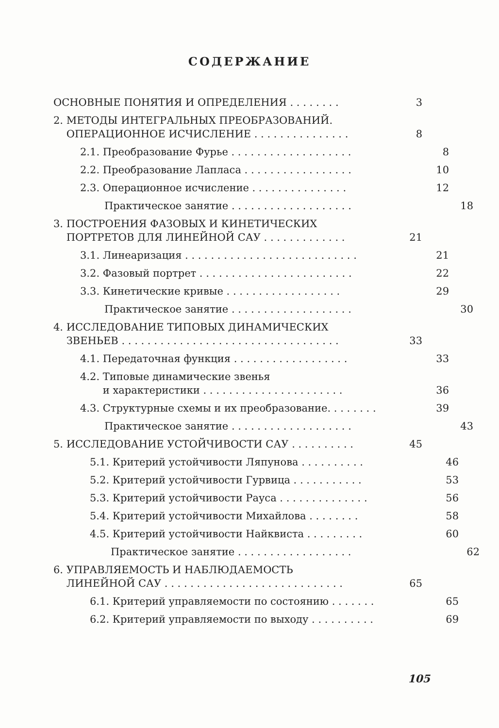СОДЕРЖАНИЕ
ОСНОВНЫЕ ПОНЯТИЯ И ОПРЕДЕЛЕНИЯ . . . . . . . . 3
2. МЕТОДЫ ИНТЕГРАЛЬНЫХ ПРЕОБРАЗОВАНИЙ.
ОПЕРАЦИОННОЕ ИСЧИСЛЕНИЕ . . . . . . . . . . . . . . . 8
2.1. Преобразование Фурье . . . . . . . . . . . . . . . . . . . 8
2.2. Преобразование Лапласа . . . . . . . . . . . . . . . . . 10
2.3. Операционное исчисление . . . . . . . . . . . . . . . 12
Практическое занятие . . . . . . . . . . . . . . . . . . . 18
3. ПОСТРОЕНИЯ ФАЗОВЫХ И КИНЕТИЧЕСКИХ
ПОРТРЕТОВ ДЛЯ ЛИНЕЙНОЙ САУ . . . . . . . . . . . . . 21
3.1. Линеаризация . . . . . . . . . . . . . . . . . . . . . . . . . . . 21
3.2. Фазовый портрет . . . . . . . . . . . . . . . . . . . . . . . . 22
3.3. Кинетические кривые . . . . . . . . . . . . . . . . . . 29
Практическое занятие . . . . . . . . . . . . . . . . . . . 30
4. ИССЛЕДОВАНИЕ ТИПОВЫХ ДИНАМИЧЕСКИХ
ЗВЕНЬЕВ . . . . . . . . . . . . . . . . . . . . . . . . . . . . . . . . . . 33
4.1. Передаточная функция . . . . . . . . . . . . . . . . . . 33
4.2. Типовые динамические звенья
и характеристики . . . . . . . . . . . . . . . . . . . . . . 36
4.3. Структурные схемы и их преобразование. . . . . . . . 39
Практическое занятие . . . . . . . . . . . . . . . . . . . 43
5. ИССЛЕДОВАНИЕ УСТОЙЧИВОСТИ САУ . . . . . . . . . . 45
5.1. Критерий устойчивости Ляпунова . . . . . . . . . . 46
5.2. Критерий устойчивости Гурвица . . . . . . . . . . . 53
5.3. Критерий устойчивости Рауса . . . . . . . . . . . . . . 56
5.4. Критерий устойчивости Михайлова . . . . . . . . 58
4.5. Критерий устойчивости Найквиста . . . . . . . . . 60
Практическое занятие . . . . . . . . . . . . . . . . . . 62
6. УПРАВЛЯЕМОСТЬ И НАБЛЮДАЕМОСТЬ
ЛИНЕЙНОЙ САУ . . . . . . . . . . . . . . . . . . . . . . . . . . . . 65
6.1. Критерий управляемости по состоянию . . . . . . . 65
6.2. Критерий управляемости по выходу . . . . . . . . . . 69
105